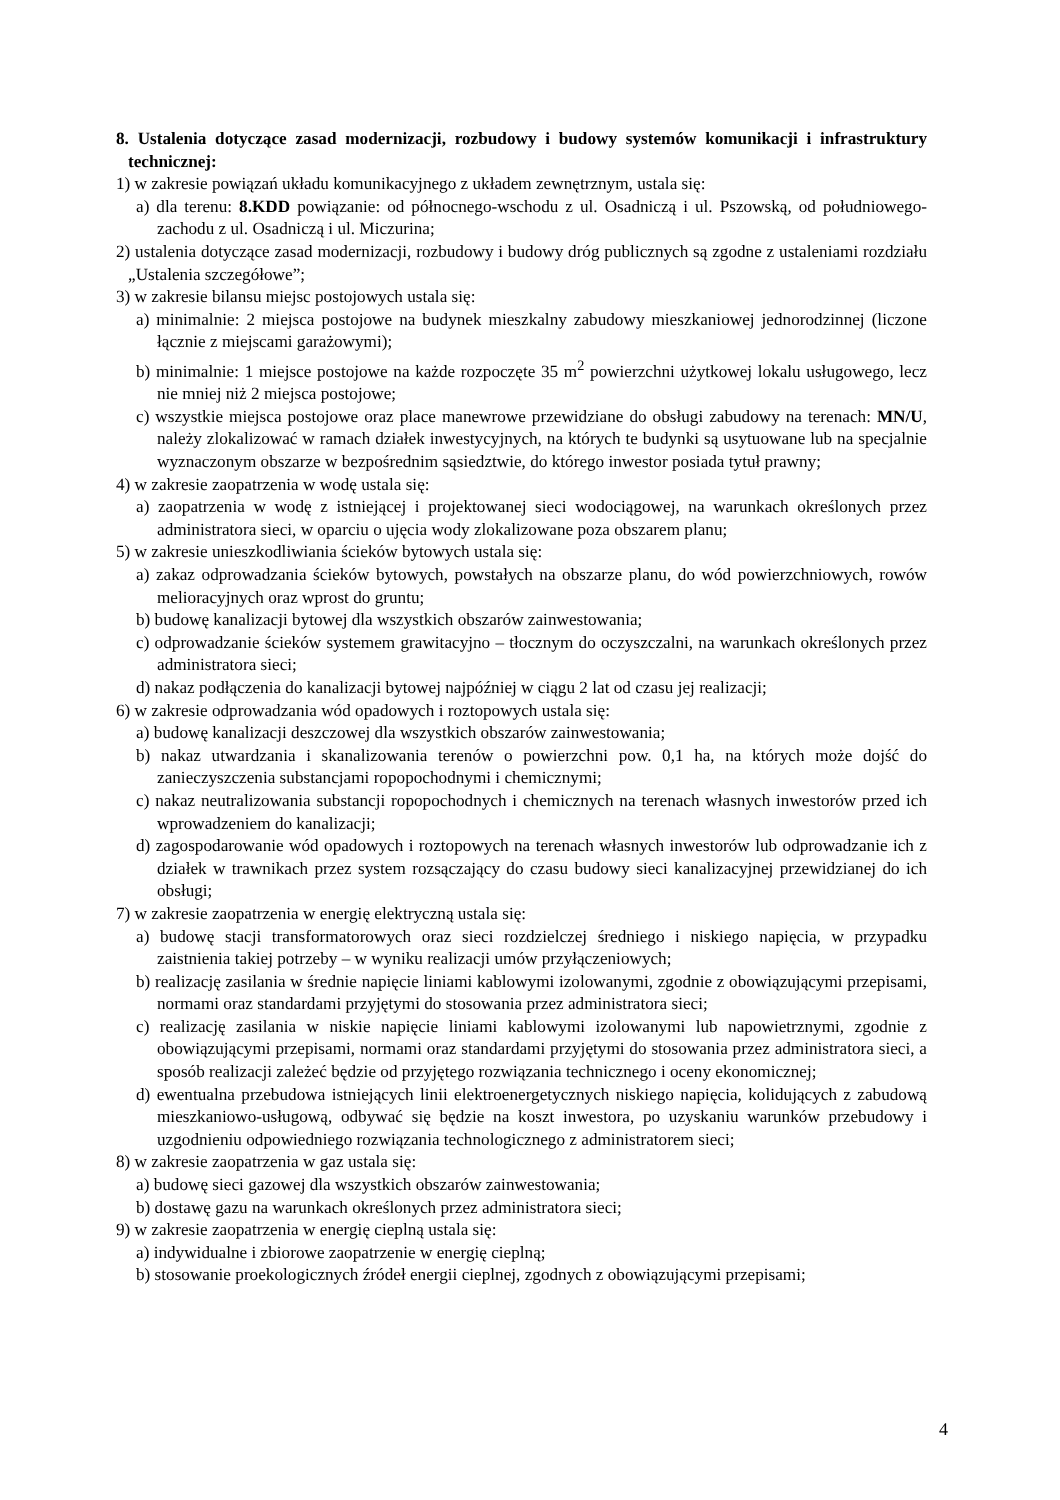8. Ustalenia dotyczące zasad modernizacji, rozbudowy i budowy systemów komunikacji i infrastruktury technicznej:
1) w zakresie powiązań układu komunikacyjnego z układem zewnętrznym, ustala się:
a) dla terenu: 8.KDD powiązanie: od północnego-wschodu z ul. Osadniczą i ul. Pszowską, od południowego-zachodu z ul. Osadniczą i ul. Miczurina;
2) ustalenia dotyczące zasad modernizacji, rozbudowy i budowy dróg publicznych są zgodne z ustaleniami rozdziału „Ustalenia szczegółowe”;
3) w zakresie bilansu miejsc postojowych ustala się:
a) minimalnie: 2 miejsca postojowe na budynek mieszkalny zabudowy mieszkaniowej jednorodzinnej (liczone łącznie z miejscami garażowymi);
b) minimalnie: 1 miejsce postojowe na każde rozpoczęte 35 m<sup>2</sup> powierzchni użytkowej lokalu usługowego, lecz nie mniej niż 2 miejsca postojowe;
c) wszystkie miejsca postojowe oraz place manewrowe przewidziane do obsługi zabudowy na terenach: MN/U, należy zlokalizować w ramach działek inwestycyjnych, na których te budynki są usytuowane lub na specjalnie wyznaczonym obszarze w bezpośrednim sąsiedztwie, do którego inwestor posiada tytuł prawny;
4) w zakresie zaopatrzenia w wodę ustala się:
a) zaopatrzenia w wodę z istniejącej i projektowanej sieci wodociągowej, na warunkach określonych przez administratora sieci, w oparciu o ujęcia wody zlokalizowane poza obszarem planu;
5) w zakresie unieszkodliwiania ścieków bytowych ustala się:
a) zakaz odprowadzania ścieków bytowych, powstałych na obszarze planu, do wód powierzchniowych, rowów melioracyjnych oraz wprost do gruntu;
b) budowę kanalizacji bytowej dla wszystkich obszarów zainwestowania;
c) odprowadzanie ścieków systemem grawitacyjno – tłocznym do oczyszczalni, na warunkach określonych przez administratora sieci;
d) nakaz podłączenia do kanalizacji bytowej najpóźniej w ciągu 2 lat od czasu jej realizacji;
6) w zakresie odprowadzania wód opadowych i roztopowych ustala się:
a) budowę kanalizacji deszczowej dla wszystkich obszarów zainwestowania;
b) nakaz utwardzania i skanalizowania terenów o powierzchni pow. 0,1 ha, na których może dojść do zanieczyszczenia substancjami ropopochodnymi i chemicznymi;
c) nakaz neutralizowania substancji ropopochodnych i chemicznych na terenach własnych inwestorów przed ich wprowadzeniem do kanalizacji;
d) zagospodarowanie wód opadowych i roztopowych na terenach własnych inwestorów lub odprowadzanie ich z działek w trawnikach przez system rozsączający do czasu budowy sieci kanalizacyjnej przewidzianej do ich obsługi;
7) w zakresie zaopatrzenia w energię elektryczną ustala się:
a) budowę stacji transformatorowych oraz sieci rozdzielczej średniego i niskiego napięcia, w przypadku zaistnienia takiej potrzeby – w wyniku realizacji umów przyłączeniowych;
b) realizację zasilania w średnie napięcie liniami kablowymi izolowanymi, zgodnie z obowiązującymi przepisami, normami oraz standardami przyjętymi do stosowania przez administratora sieci;
c) realizację zasilania w niskie napięcie liniami kablowymi izolowanymi lub napowietrznymi, zgodnie z obowiązującymi przepisami, normami oraz standardami przyjętymi do stosowania przez administratora sieci, a sposób realizacji zależeć będzie od przyjętego rozwiązania technicznego i oceny ekonomicznej;
d) ewentualna przebudowa istniejących linii elektroenergetycznych niskiego napięcia, kolidujących z zabudową mieszkaniowo-usługową, odbywać się będzie na koszt inwestora, po uzyskaniu warunków przebudowy i uzgodnieniu odpowiedniego rozwiązania technologicznego z administratorem sieci;
8) w zakresie zaopatrzenia w gaz ustala się:
a) budowę sieci gazowej dla wszystkich obszarów zainwestowania;
b) dostawę gazu na warunkach określonych przez administratora sieci;
9) w zakresie zaopatrzenia w energię cieplną ustala się:
a) indywidualne i zbiorowe zaopatrzenie w energię cieplną;
b) stosowanie proekologicznych źródeł energii cieplnej, zgodnych z obowiązującymi przepisami;
4